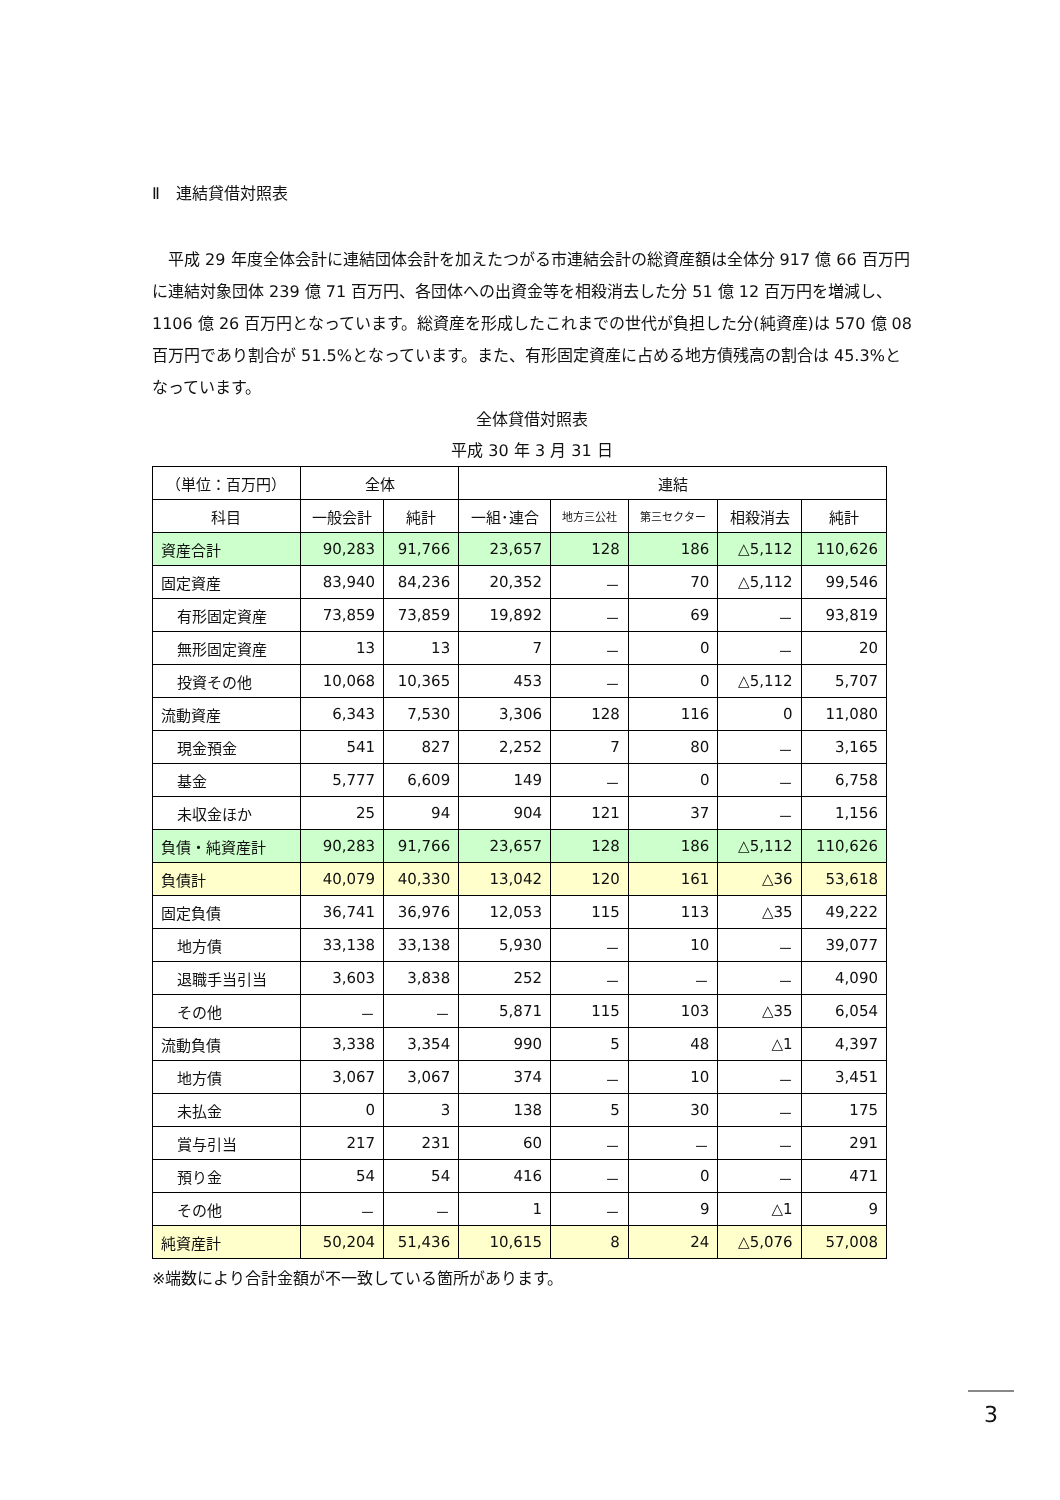Ⅱ　連結貸借対照表
平成 29 年度全体会計に連結団体会計を加えたつがる市連結会計の総資産額は全体分 917 億 66 百万円に連結対象団体 239 億 71 百万円、各団体への出資金等を相殺消去した分 51 億 12 百万円を増減し、1106 億 26 百万円となっています。総資産を形成したこれまでの世代が負担した分(純資産)は 570 億 08 百万円であり割合が 51.5%となっています。また、有形固定資産に占める地方債残高の割合は 45.3%となっています。
全体貸借対照表
平成 30 年 3 月 31 日
| （単位：百万円） | 全体 | | 連結 | | | | |
| --- | --- | --- | --- | --- | --- | --- | --- |
| 科目 | 一般会計 | 純計 | 一組･連合 | 地方三公社 | 第三セクター | 相殺消去 | 純計 |
| 資産合計 | 90,283 | 91,766 | 23,657 | 128 | 186 | △5,112 | 110,626 |
| 固定資産 | 83,940 | 84,236 | 20,352 | － | 70 | △5,112 | 99,546 |
| 有形固定資産 | 73,859 | 73,859 | 19,892 | － | 69 | － | 93,819 |
| 無形固定資産 | 13 | 13 | 7 | － | 0 | － | 20 |
| 投資その他 | 10,068 | 10,365 | 453 | － | 0 | △5,112 | 5,707 |
| 流動資産 | 6,343 | 7,530 | 3,306 | 128 | 116 | 0 | 11,080 |
| 現金預金 | 541 | 827 | 2,252 | 7 | 80 | － | 3,165 |
| 基金 | 5,777 | 6,609 | 149 | － | 0 | － | 6,758 |
| 未収金ほか | 25 | 94 | 904 | 121 | 37 | － | 1,156 |
| 負債・純資産計 | 90,283 | 91,766 | 23,657 | 128 | 186 | △5,112 | 110,626 |
| 負債計 | 40,079 | 40,330 | 13,042 | 120 | 161 | △36 | 53,618 |
| 固定負債 | 36,741 | 36,976 | 12,053 | 115 | 113 | △35 | 49,222 |
| 地方債 | 33,138 | 33,138 | 5,930 | － | 10 | － | 39,077 |
| 退職手当引当 | 3,603 | 3,838 | 252 | － | － | － | 4,090 |
| その他 | － | － | 5,871 | 115 | 103 | △35 | 6,054 |
| 流動負債 | 3,338 | 3,354 | 990 | 5 | 48 | △1 | 4,397 |
| 地方債 | 3,067 | 3,067 | 374 | － | 10 | － | 3,451 |
| 未払金 | 0 | 3 | 138 | 5 | 30 | － | 175 |
| 賞与引当 | 217 | 231 | 60 | － | － | － | 291 |
| 預り金 | 54 | 54 | 416 | － | 0 | － | 471 |
| その他 | － | － | 1 | － | 9 | △1 | 9 |
| 純資産計 | 50,204 | 51,436 | 10,615 | 8 | 24 | △5,076 | 57,008 |
※端数により合計金額が不一致している箇所があります。
3